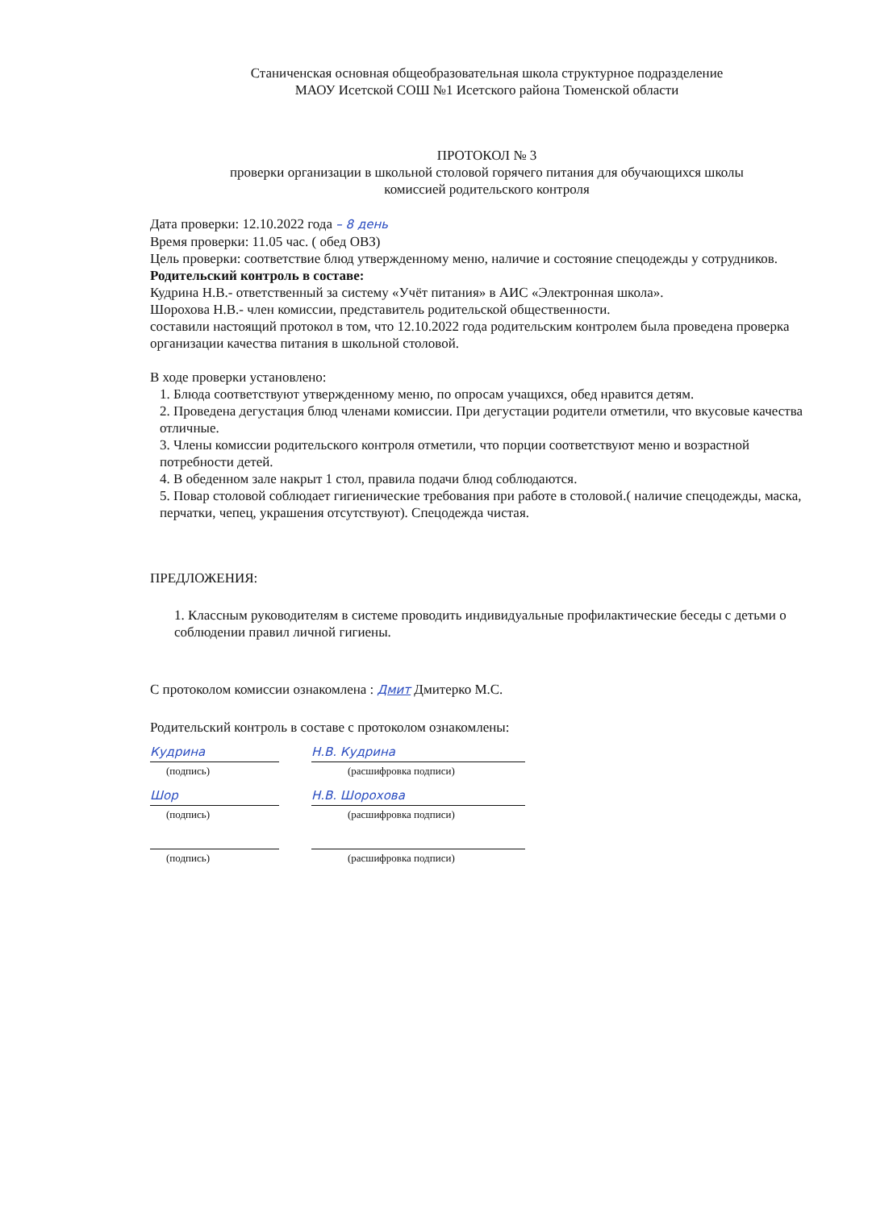Станиченская основная общеобразовательная школа структурное подразделение
МАОУ Исетской СОШ №1 Исетского района Тюменской области
ПРОТОКОЛ № 3
проверки организации в школьной столовой горячего питания для обучающихся школы
комиссией родительского контроля
Дата проверки: 12.10.2022 года – 8 день
Время проверки: 11.05 час. ( обед ОВЗ)
Цель проверки: соответствие блюд утвержденному меню, наличие и состояние спецодежды у сотрудников.
Родительский контроль в составе:
Кудрина Н.В.- ответственный за систему «Учёт питания» в АИС «Электронная школа».
Шорохова Н.В.- член комиссии, представитель родительской общественности.
составили настоящий протокол в том, что 12.10.2022 года родительским контролем была проведена проверка организации качества питания в школьной столовой.
В ходе проверки установлено:
1. Блюда соответствуют утвержденному меню, по опросам учащихся, обед нравится детям.
2. Проведена дегустация блюд членами комиссии. При дегустации родители отметили, что вкусовые качества отличные.
3. Члены комиссии родительского контроля отметили, что порции соответствуют меню и возрастной потребности детей.
4. В обеденном зале накрыт 1 стол, правила подачи блюд соблюдаются.
5. Повар столовой соблюдает гигиенические требования при работе в столовой.( наличие спецодежды, маска, перчатки, чепец, украшения отсутствуют). Спецодежда чистая.
ПРЕДЛОЖЕНИЯ:
1. Классным руководителям в системе проводить индивидуальные профилактические беседы с детьми о соблюдении правил личной гигиены.
С протоколом комиссии ознакомлена : Дмит Дмитерко М.С.
Родительский контроль в составе с протоколом ознакомлены:
Кудрина Н.В. Кудрина
(подпись) (расшифровка подписи)
Шор Н.В. Шорохова
(подпись) (расшифровка подписи)
(подпись) (расшифровка подписи)